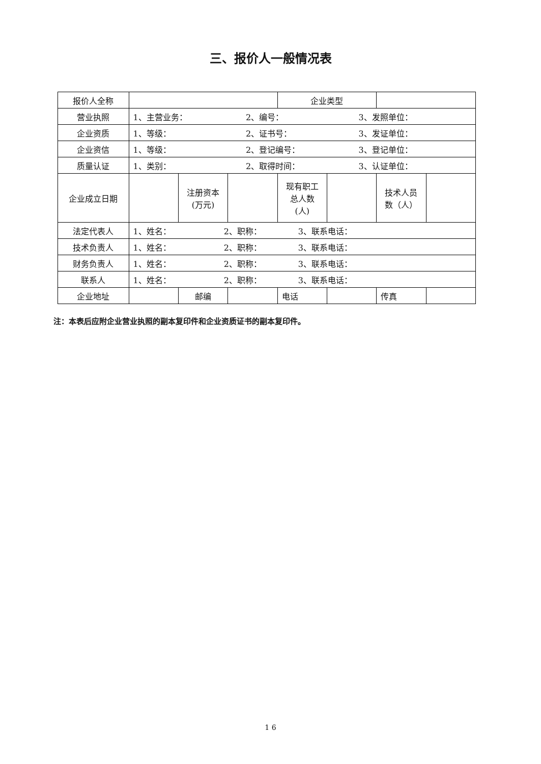三、报价人一般情况表
| 报价人全称 | | | | 企业类型 | | | |
| 营业执照 | 1、主营业务： 2、编号： 3、发照单位： | | | | | | |
| 企业资质 | 1、等级： 2、证书号： 3、发证单位： | | | | | | |
| 企业资信 | 1、等级： 2、登记编号： 3、登记单位： | | | | | | |
| 质量认证 | 1、类别： 2、取得时间： 3、认证单位： | | | | | | |
| 企业成立日期 | | 注册资本 (万元) | | 现有职工 总人数 (人) | | 技术人员 数（人） | |
| 法定代表人 | 1、姓名： 2、职称： 3、联系电话： | | | | | | |
| 技术负责人 | 1、姓名： 2、职称： 3、联系电话： | | | | | | |
| 财务负责人 | 1、姓名： 2、职称： 3、联系电话： | | | | | | |
| 联系人 | 1、姓名： 2、职称： 3、联系电话： | | | | | | |
| 企业地址 | | 邮编 | | 电话 | | 传真 | |
注：本表后应附企业营业执照的副本复印件和企业资质证书的副本复印件。
1 6